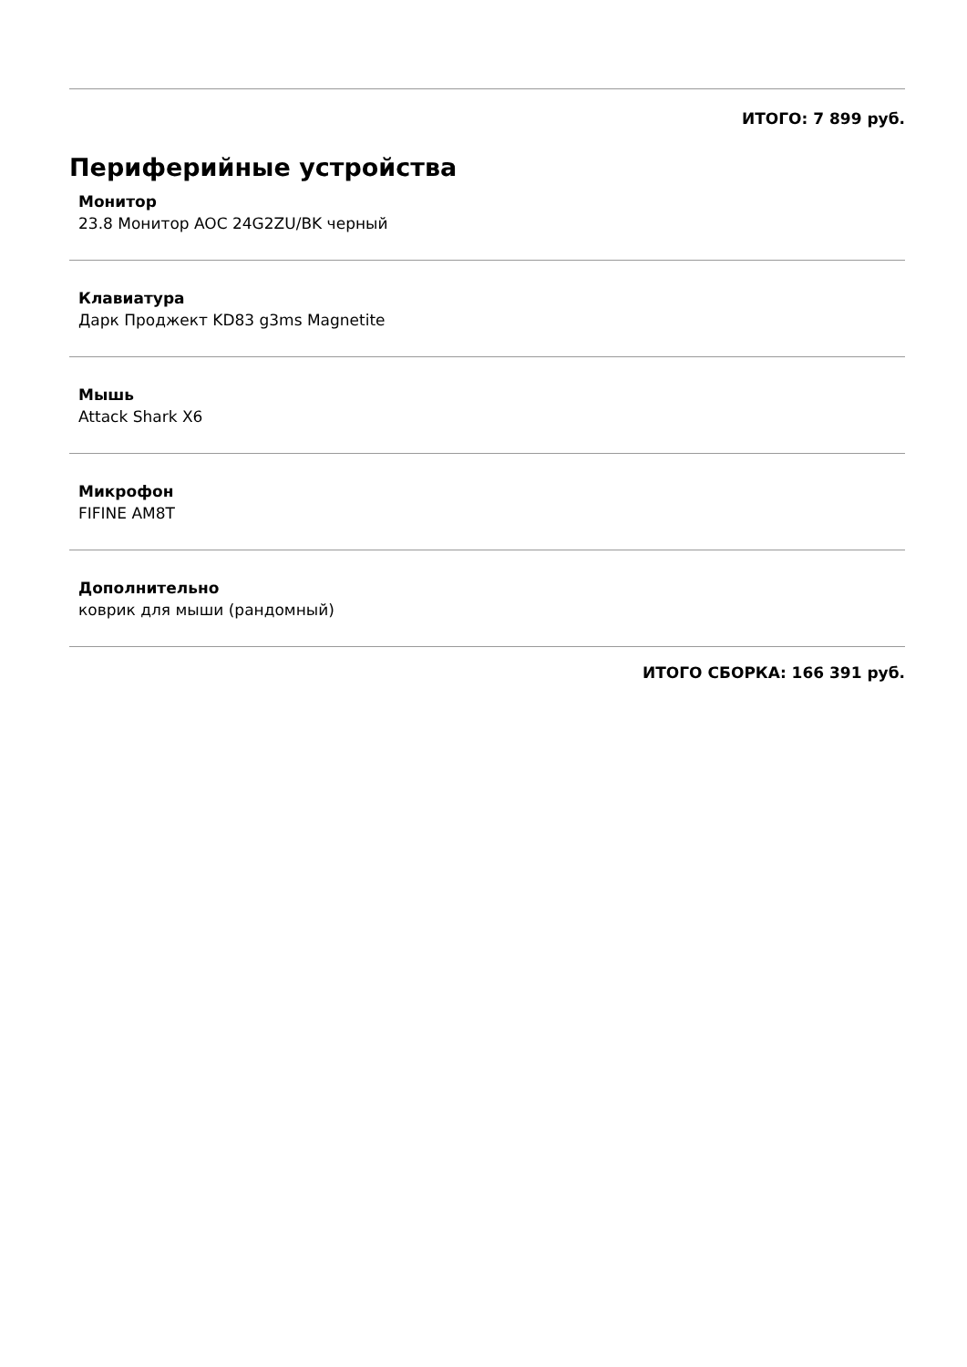ИТОГО: 7 899 руб.
Периферийные устройства
Монитор
23.8 Монитор AOC 24G2ZU/BK черный
Клавиатура
Дарк Проджект KD83 g3ms Magnetite
Мышь
Attack Shark X6
Микрофон
FIFINE AM8T
Дополнительно
коврик для мыши (рандомный)
ИТОГО СБОРКА: 166 391 руб.